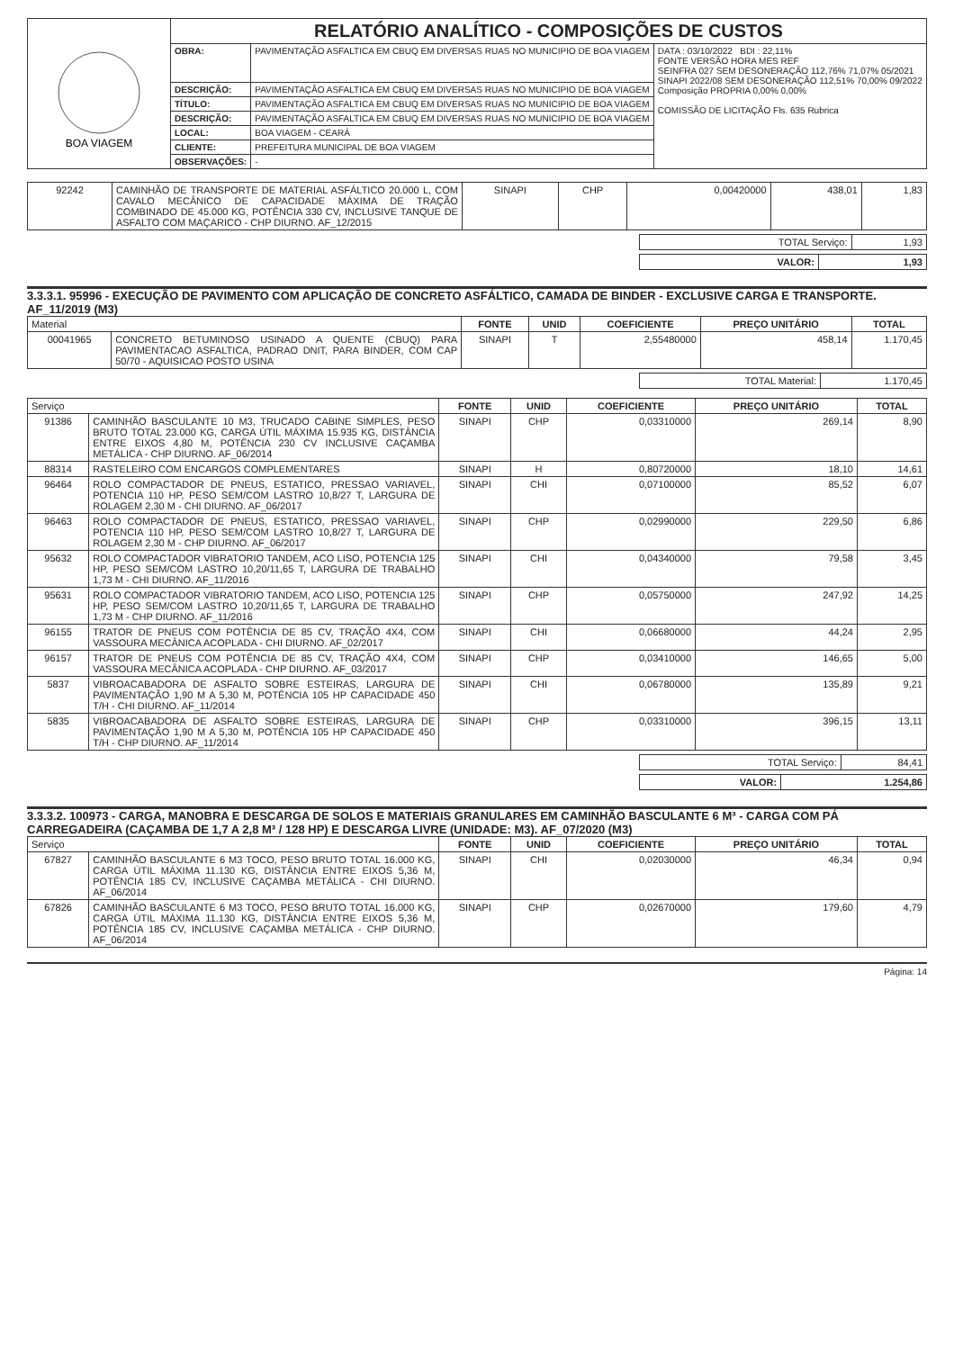| BOA VIAGEM | RELATÓRIO ANALÍTICO - COMPOSIÇÕES DE CUSTOS | | |
| | OBRA: | PAVIMENTAÇÃO ASFALTICA EM CBUQ EM DIVERSAS RUAS NO MUNICIPIO DE BOA VIAGEM | DATA : 03/10/2022 BDI : 22,11% FONTE VERSÃO HORA MES REF SEINFRA 027 SEM DESONERAÇÃO 112,76% 71,07% 05/2021 SINAPI 2022/08 SEM DESONERAÇÃO 112,51% 70,00% 09/2022 Composição PROPRIA 0,00% 0,00% COMISSÃO DE LICITAÇÃO Fls. 635 Rubrica |
| | DESCRIÇÃO: | PAVIMENTAÇÃO ASFALTICA EM CBUQ EM DIVERSAS RUAS NO MUNICIPIO DE BOA VIAGEM | |
| | TÍTULO: | PAVIMENTAÇÃO ASFALTICA EM CBUQ EM DIVERSAS RUAS NO MUNICIPIO DE BOA VIAGEM | |
| | DESCRIÇÃO: | PAVIMENTAÇÃO ASFALTICA EM CBUQ EM DIVERSAS RUAS NO MUNICIPIO DE BOA VIAGEM | |
| | LOCAL: | BOA VIAGEM - CEARÁ | |
| | CLIENTE: | PREFEITURA MUNICIPAL DE BOA VIAGEM | |
| | OBSERVAÇÕES: | - | |
| 92242 | CAMINHÃO DE TRANSPORTE DE MATERIAL ASFÁLTICO 20.000 L, COM CAVALO MECÂNICO DE CAPACIDADE MÁXIMA DE TRAÇÃO COMBINADO DE 45.000 KG, POTÊNCIA 330 CV, INCLUSIVE TANQUE DE ASFALTO COM MAÇARICO - CHP DIURNO. AF_12/2015 | SINAPI | CHP | 0,00420000 | 438,01 | 1,83 |
| TOTAL Serviço: | 1,93 |
| VALOR: | 1,93 |
3.3.3.1. 95996 - EXECUÇÃO DE PAVIMENTO COM APLICAÇÃO DE CONCRETO ASFÁLTICO, CAMADA DE BINDER - EXCLUSIVE CARGA E TRANSPORTE. AF_11/2019 (M3)
| Material | | FONTE | UNID | COEFICIENTE | PREÇO UNITÁRIO | TOTAL |
| --- | --- | --- | --- | --- | --- | --- |
| 00041965 | CONCRETO BETUMINOSO USINADO A QUENTE (CBUQ) PARA PAVIMENTACAO ASFALTICA, PADRAO DNIT, PARA BINDER, COM CAP 50/70 - AQUISICAO POSTO USINA | SINAPI | T | 2,55480000 | 458,14 | 1.170,45 |
| TOTAL Material: | 1.170,45 |
| Serviço | | FONTE | UNID | COEFICIENTE | PREÇO UNITÁRIO | TOTAL |
| --- | --- | --- | --- | --- | --- | --- |
| 91386 | CAMINHÃO BASCULANTE 10 M3, TRUCADO CABINE SIMPLES, PESO BRUTO TOTAL 23.000 KG, CARGA ÚTIL MÁXIMA 15.935 KG, DISTÂNCIA ENTRE EIXOS 4,80 M, POTÊNCIA 230 CV INCLUSIVE CAÇAMBA METÁLICA - CHP DIURNO. AF_06/2014 | SINAPI | CHP | 0,03310000 | 269,14 | 8,90 |
| 88314 | RASTELEIRO COM ENCARGOS COMPLEMENTARES | SINAPI | H | 0,80720000 | 18,10 | 14,61 |
| 96464 | ROLO COMPACTADOR DE PNEUS, ESTATICO, PRESSAO VARIAVEL, POTENCIA 110 HP, PESO SEM/COM LASTRO 10,8/27 T, LARGURA DE ROLAGEM 2,30 M - CHI DIURNO. AF_06/2017 | SINAPI | CHI | 0,07100000 | 85,52 | 6,07 |
| 96463 | ROLO COMPACTADOR DE PNEUS, ESTATICO, PRESSAO VARIAVEL, POTENCIA 110 HP, PESO SEM/COM LASTRO 10,8/27 T, LARGURA DE ROLAGEM 2,30 M - CHP DIURNO. AF_06/2017 | SINAPI | CHP | 0,02990000 | 229,50 | 6,86 |
| 95632 | ROLO COMPACTADOR VIBRATORIO TANDEM, ACO LISO, POTENCIA 125 HP, PESO SEM/COM LASTRO 10,20/11,65 T, LARGURA DE TRABALHO 1,73 M - CHI DIURNO. AF_11/2016 | SINAPI | CHI | 0,04340000 | 79,58 | 3,45 |
| 95631 | ROLO COMPACTADOR VIBRATORIO TANDEM, ACO LISO, POTENCIA 125 HP, PESO SEM/COM LASTRO 10,20/11,65 T, LARGURA DE TRABALHO 1,73 M - CHP DIURNO. AF_11/2016 | SINAPI | CHP | 0,05750000 | 247,92 | 14,25 |
| 96155 | TRATOR DE PNEUS COM POTÊNCIA DE 85 CV, TRAÇÃO 4X4, COM VASSOURA MECÂNICA ACOPLADA - CHI DIURNO. AF_02/2017 | SINAPI | CHI | 0,06680000 | 44,24 | 2,95 |
| 96157 | TRATOR DE PNEUS COM POTÊNCIA DE 85 CV, TRAÇÃO 4X4, COM VASSOURA MECÂNICA ACOPLADA - CHP DIURNO. AF_03/2017 | SINAPI | CHP | 0,03410000 | 146,65 | 5,00 |
| 5837 | VIBROACABADORA DE ASFALTO SOBRE ESTEIRAS, LARGURA DE PAVIMENTAÇÃO 1,90 M A 5,30 M, POTÊNCIA 105 HP CAPACIDADE 450 T/H - CHI DIURNO. AF_11/2014 | SINAPI | CHI | 0,06780000 | 135,89 | 9,21 |
| 5835 | VIBROACABADORA DE ASFALTO SOBRE ESTEIRAS, LARGURA DE PAVIMENTAÇÃO 1,90 M A 5,30 M, POTÊNCIA 105 HP CAPACIDADE 450 T/H - CHP DIURNO. AF_11/2014 | SINAPI | CHP | 0,03310000 | 396,15 | 13,11 |
| TOTAL Serviço: | 84,41 |
| VALOR: | 1.254,86 |
3.3.3.2. 100973 - CARGA, MANOBRA E DESCARGA DE SOLOS E MATERIAIS GRANULARES EM CAMINHÃO BASCULANTE 6 M³ - CARGA COM PÁ CARREGADEIRA (CAÇAMBA DE 1,7 A 2,8 M³ / 128 HP) E DESCARGA LIVRE (UNIDADE: M3). AF_07/2020 (M3)
| Serviço | | FONTE | UNID | COEFICIENTE | PREÇO UNITÁRIO | TOTAL |
| --- | --- | --- | --- | --- | --- | --- |
| 67827 | CAMINHÃO BASCULANTE 6 M3 TOCO, PESO BRUTO TOTAL 16.000 KG, CARGA ÚTIL MÁXIMA 11.130 KG, DISTÂNCIA ENTRE EIXOS 5,36 M, POTÊNCIA 185 CV, INCLUSIVE CAÇAMBA METÁLICA - CHI DIURNO. AF_06/2014 | SINAPI | CHI | 0,02030000 | 46,34 | 0,94 |
| 67826 | CAMINHÃO BASCULANTE 6 M3 TOCO, PESO BRUTO TOTAL 16.000 KG, CARGA ÚTIL MÁXIMA 11.130 KG, DISTÂNCIA ENTRE EIXOS 5,36 M, POTÊNCIA 185 CV, INCLUSIVE CAÇAMBA METÁLICA - CHP DIURNO. AF_06/2014 | SINAPI | CHP | 0,02670000 | 179,60 | 4,79 |
Página: 14